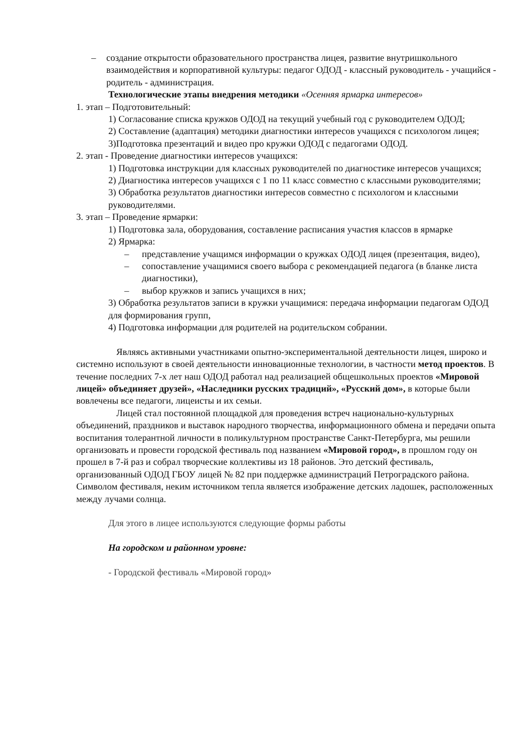– создание открытости образовательного пространства лицея, развитие внутришкольного взаимодействия и корпоративной культуры: педагог ОДОД - классный руководитель - учащийся - родитель - администрация.
Технологические этапы внедрения методики «Осенняя ярмарка интересов»
1. этап – Подготовительный:
1) Согласование списка кружков ОДОД на текущий учебный год с руководителем ОДОД;
2) Составление (адаптация) методики диагностики интересов учащихся с психологом лицея;
3)Подготовка презентаций и видео про кружки ОДОД с педагогами ОДОД.
2. этап - Проведение диагностики интересов учащихся:
1) Подготовка инструкции для классных руководителей по диагностике интересов учащихся;
2) Диагностика интересов учащихся с 1 по 11 класс совместно с классными руководителями;
3) Обработка результатов диагностики интересов совместно с психологом и классными руководителями.
3. этап – Проведение ярмарки:
1) Подготовка зала, оборудования, составление расписания участия классов в ярмарке
2) Ярмарка:
– представление учащимся информации о кружках ОДОД лицея (презентация, видео),
– сопоставление учащимися своего выбора с рекомендацией педагога (в бланке листа диагностики),
– выбор кружков и запись учащихся в них;
3) Обработка результатов записи в кружки учащимися: передача информации педагогам ОДОД для формирования групп,
4) Подготовка информации для родителей на родительском собрании.
Являясь активными участниками опытно-экспериментальной деятельности лицея, широко и системно используют в своей деятельности инновационные технологии, в частности метод проектов. В течение последних 7-х лет наш ОДОД работал над реализацией общешкольных проектов «Мировой лицей» объединяет друзей», «Наследники русских традиций», «Русский дом», в которые были вовлечены все педагоги, лицеисты и их семьи.
Лицей стал постоянной площадкой для проведения встреч национально-культурных объединений, праздников и выставок народного творчества, информационного обмена и передачи опыта воспитания толерантной личности в поликультурном пространстве Санкт-Петербурга, мы решили организовать и провести городской фестиваль под названием «Мировой город», в прошлом году он прошел в 7-й раз и собрал творческие коллективы из 18 районов. Это детский фестиваль, организованный ОДОД ГБОУ лицей № 82 при поддержке администраций Петроградского района. Символом фестиваля, неким источником тепла является изображение детских ладошек, расположенных между лучами солнца.
Для этого в лицее используются следующие формы работы
На городском и районном уровне:
- Городской фестиваль «Мировой город»